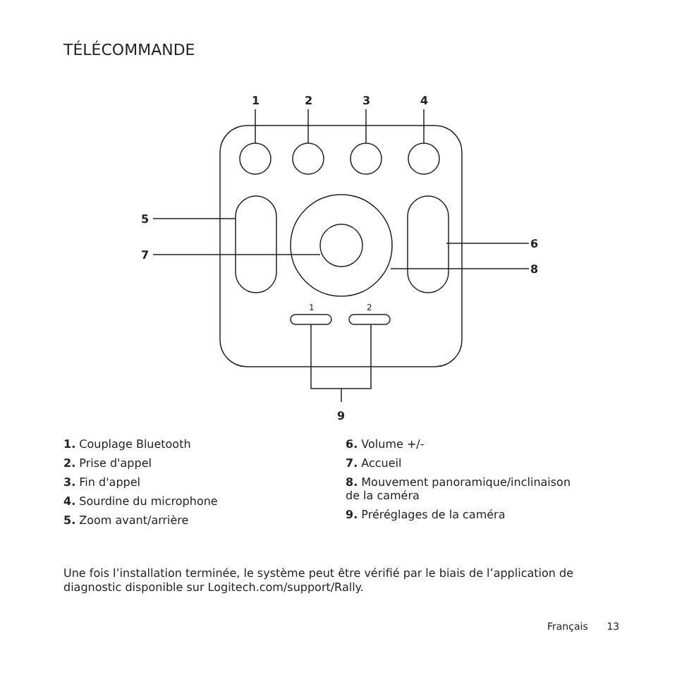TÉLÉCOMMANDE
1
2
3
4
5
7
6
8
9
1
2
1. Couplage Bluetooth
2. Prise d'appel
3. Fin d'appel
4. Sourdine du microphone
5. Zoom avant/arrière
6. Volume +/-
7. Accueil
8. Mouvement panoramique/inclinaison
de la caméra
9. Préréglages de la caméra
Une fois l’installation terminée, le système peut être vérifié par le biais de l’application de diagnostic disponible sur Logitech.com/support/Rally.
Français 13